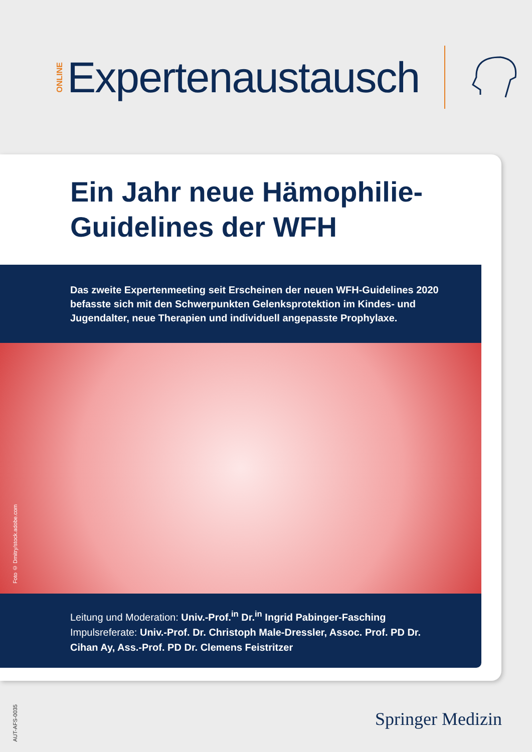ONLINE Expertenaustausch
Ein Jahr neue Hämophilie-
Guidelines der WFH
Das zweite Expertenmeeting seit Erscheinen der neuen WFH-Guidelines 2020 befasste sich mit den Schwerpunkten Gelenksprotektion im Kindes- und Jugend­alter, neue Therapien und individuell angepasste Prophylaxe.
Foto © Dmitry/stock.adobe.com
Leitung und Moderation: Univ.-Prof.<sup>in</sup> Dr.<sup>in</sup> Ingrid Pabinger-Fasching
Impulsreferate: Univ.-Prof. Dr. Christoph Male-Dressler, Assoc. Prof. PD Dr. Cihan Ay, Ass.-Prof. PD Dr. Clemens Feistritzer
AUT-AFS-0035
Springer Medizin